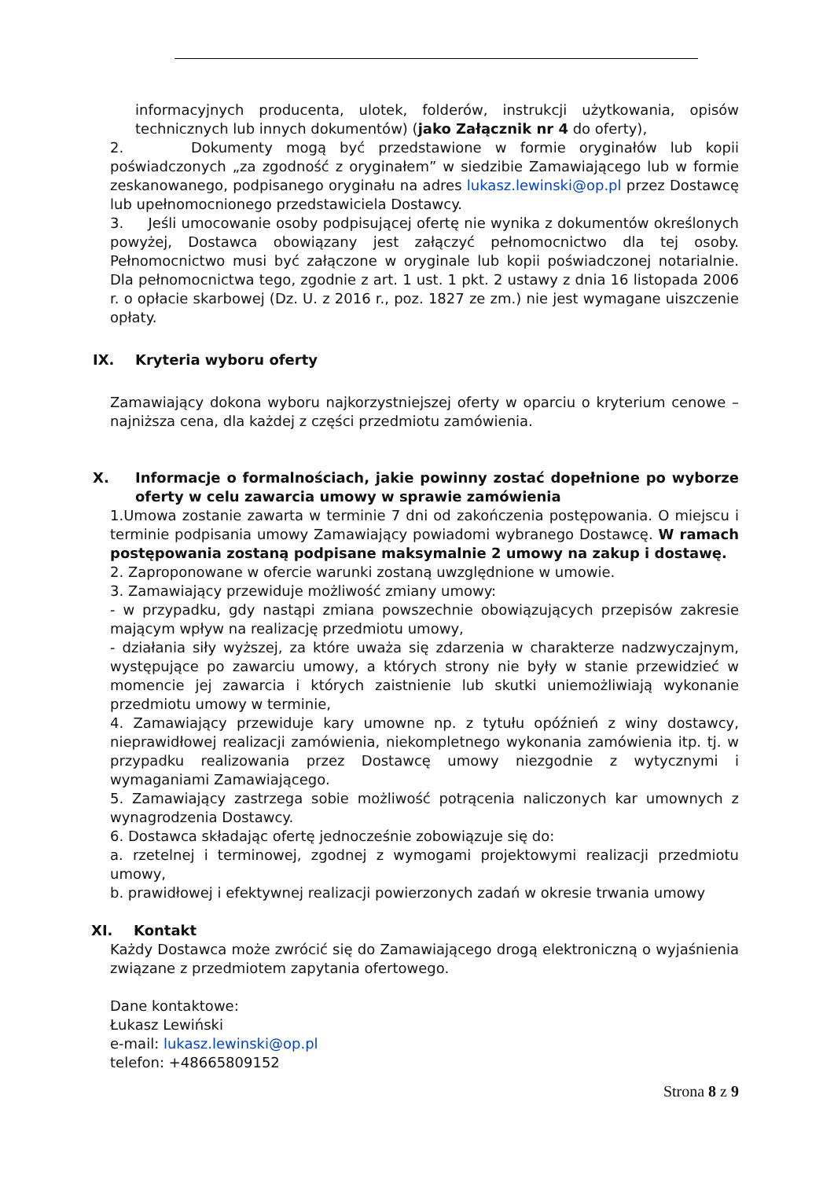informacyjnych producenta, ulotek, folderów, instrukcji użytkowania, opisów technicznych lub innych dokumentów) (jako Załącznik nr 4 do oferty),
2. Dokumenty mogą być przedstawione w formie oryginałów lub kopii poświadczonych „za zgodność z oryginałem” w siedzibie Zamawiającego lub w formie zeskanowanego, podpisanego oryginału na adres lukasz.lewinski@op.pl przez Dostawcę lub upełnomocnionego przedstawiciela Dostawcy.
3. Jeśli umocowanie osoby podpisującej ofertę nie wynika z dokumentów określonych powyżej, Dostawca obowiązany jest załączyć pełnomocnictwo dla tej osoby. Pełnomocnictwo musi być załączone w oryginale lub kopii poświadczonej notarialnie. Dla pełnomocnictwa tego, zgodnie z art. 1 ust. 1 pkt. 2 ustawy z dnia 16 listopada 2006 r. o opłacie skarbowej (Dz. U. z 2016 r., poz. 1827 ze zm.) nie jest wymagane uiszczenie opłaty.
IX. Kryteria wyboru oferty
Zamawiający dokona wyboru najkorzystniejszej oferty w oparciu o kryterium cenowe – najniższa cena, dla każdej z części przedmiotu zamówienia.
X. Informacje o formalnościach, jakie powinny zostać dopełnione po wyborze oferty w celu zawarcia umowy w sprawie zamówienia
1.Umowa zostanie zawarta w terminie 7 dni od zakończenia postępowania. O miejscu i terminie podpisania umowy Zamawiający powiadomi wybranego Dostawcę. W ramach postępowania zostaną podpisane maksymalnie 2 umowy na zakup i dostawę.
2. Zaproponowane w ofercie warunki zostaną uwzględnione w umowie.
3. Zamawiający przewiduje możliwość zmiany umowy:
- w przypadku, gdy nastąpi zmiana powszechnie obowiązujących przepisów zakresie mającym wpływ na realizację przedmiotu umowy,
- działania siły wyższej, za które uważa się zdarzenia w charakterze nadzwyczajnym, występujące po zawarciu umowy, a których strony nie były w stanie przewidzieć w momencie jej zawarcia i których zaistnienie lub skutki uniemożliwiają wykonanie przedmiotu umowy w terminie,
4. Zamawiający przewiduje kary umowne np. z tytułu opóźnień z winy dostawcy, nieprawidłowej realizacji zamówienia, niekompletnego wykonania zamówienia itp. tj. w przypadku realizowania przez Dostawcę umowy niezgodnie z wytycznymi i wymaganiami Zamawiającego.
5. Zamawiający zastrzega sobie możliwość potrącenia naliczonych kar umownych z wynagrodzenia Dostawcy.
6. Dostawca składając ofertę jednocześnie zobowiązuje się do:
a. rzetelnej i terminowej, zgodnej z wymogami projektowymi realizacji przedmiotu umowy,
b. prawidłowej i efektywnej realizacji powierzonych zadań w okresie trwania umowy
XI. Kontakt
Każdy Dostawca może zwrócić się do Zamawiającego drogą elektroniczną o wyjaśnienia związane z przedmiotem zapytania ofertowego.
Dane kontaktowe:
Łukasz Lewiński
e-mail: lukasz.lewinski@op.pl
telefon: +48665809152
Strona 8 z 9